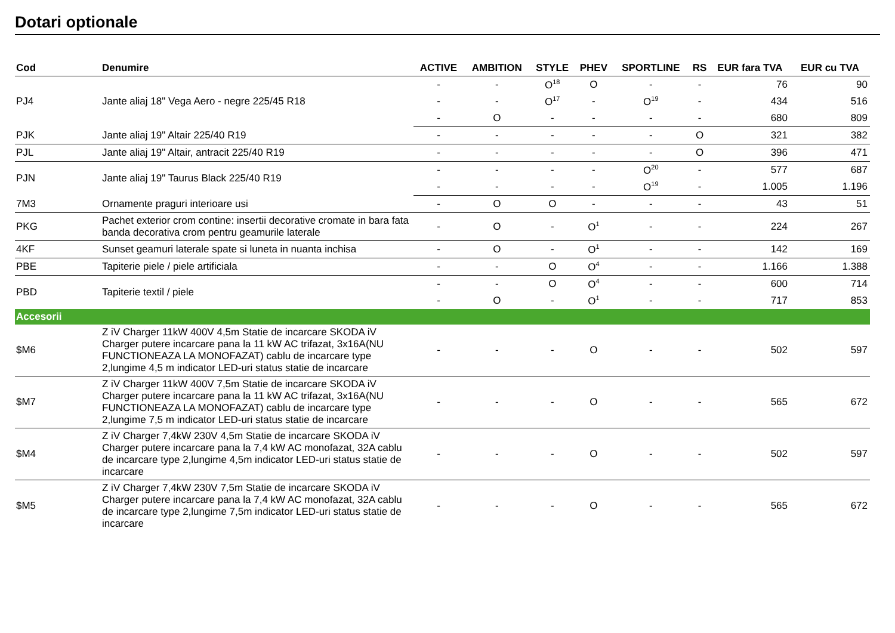Dotari optionale
| Cod | Denumire | ACTIVE | AMBITION | STYLE | PHEV | SPORTLINE | RS | EUR fara TVA | EUR cu TVA |
| --- | --- | --- | --- | --- | --- | --- | --- | --- | --- |
| PJ4 | Jante aliaj 18" Vega Aero - negre 225/45 R18 | - | - | O<sup>18</sup> | O | - | - | 76 | 90 |
| | | - | - | O<sup>17</sup> | - | O<sup>19</sup> | - | 434 | 516 |
| | | - | O | - | - | - | - | 680 | 809 |
| PJK | Jante aliaj 19" Altair 225/40 R19 | - | - | - | - | - | O | 321 | 382 |
| PJL | Jante aliaj 19" Altair, antracit 225/40 R19 | - | - | - | - | - | O | 396 | 471 |
| PJN | Jante aliaj 19" Taurus Black 225/40 R19 | - | - | - | - | O<sup>20</sup> | - | 577 | 687 |
| | | - | - | - | - | O<sup>19</sup> | - | 1.005 | 1.196 |
| 7M3 | Ornamente praguri interioare usi | - | O | O | - | - | - | 43 | 51 |
| PKG | Pachet exterior crom contine: insertii decorative cromate in bara fata banda decorativa crom pentru geamurile laterale | - | O | - | O<sup>1</sup> | - | - | 224 | 267 |
| 4KF | Sunset geamuri laterale spate si luneta in nuanta inchisa | - | O | - | O<sup>1</sup> | - | - | 142 | 169 |
| PBE | Tapiterie piele / piele artificiala | - | - | O | O<sup>4</sup> | - | - | 1.166 | 1.388 |
| PBD | Tapiterie textil / piele | - | - | O | O<sup>4</sup> | - | - | 600 | 714 |
| | | - | O | - | O<sup>1</sup> | - | - | 717 | 853 |
| Accesorii | | | | | | | | | |
| $M6 | Z iV Charger 11kW 400V 4,5m Statie de incarcare SKODA iV Charger putere incarcare pana la 11 kW AC trifazat, 3x16A(NU FUNCTIONEAZA LA MONOFAZAT) cablu de incarcare type 2,lungime 4,5 m indicator LED-uri status statie de incarcare | - | - | - | O | - | - | 502 | 597 |
| $M7 | Z iV Charger 11kW 400V 7,5m Statie de incarcare SKODA iV Charger putere incarcare pana la 11 kW AC trifazat, 3x16A(NU FUNCTIONEAZA LA MONOFAZAT) cablu de incarcare type 2,lungime 7,5 m indicator LED-uri status statie de incarcare | - | - | - | O | - | - | 565 | 672 |
| $M4 | Z iV Charger 7,4kW 230V 4,5m Statie de incarcare SKODA iV Charger putere incarcare pana la 7,4 kW AC monofazat, 32A cablu de incarcare type 2,lungime 4,5m indicator LED-uri status statie de incarcare | - | - | - | O | - | - | 502 | 597 |
| $M5 | Z iV Charger 7,4kW 230V 7,5m Statie de incarcare SKODA iV Charger putere incarcare pana la 7,4 kW AC monofazat, 32A cablu de incarcare type 2,lungime 7,5m indicator LED-uri status statie de incarcare | - | - | - | O | - | - | 565 | 672 |